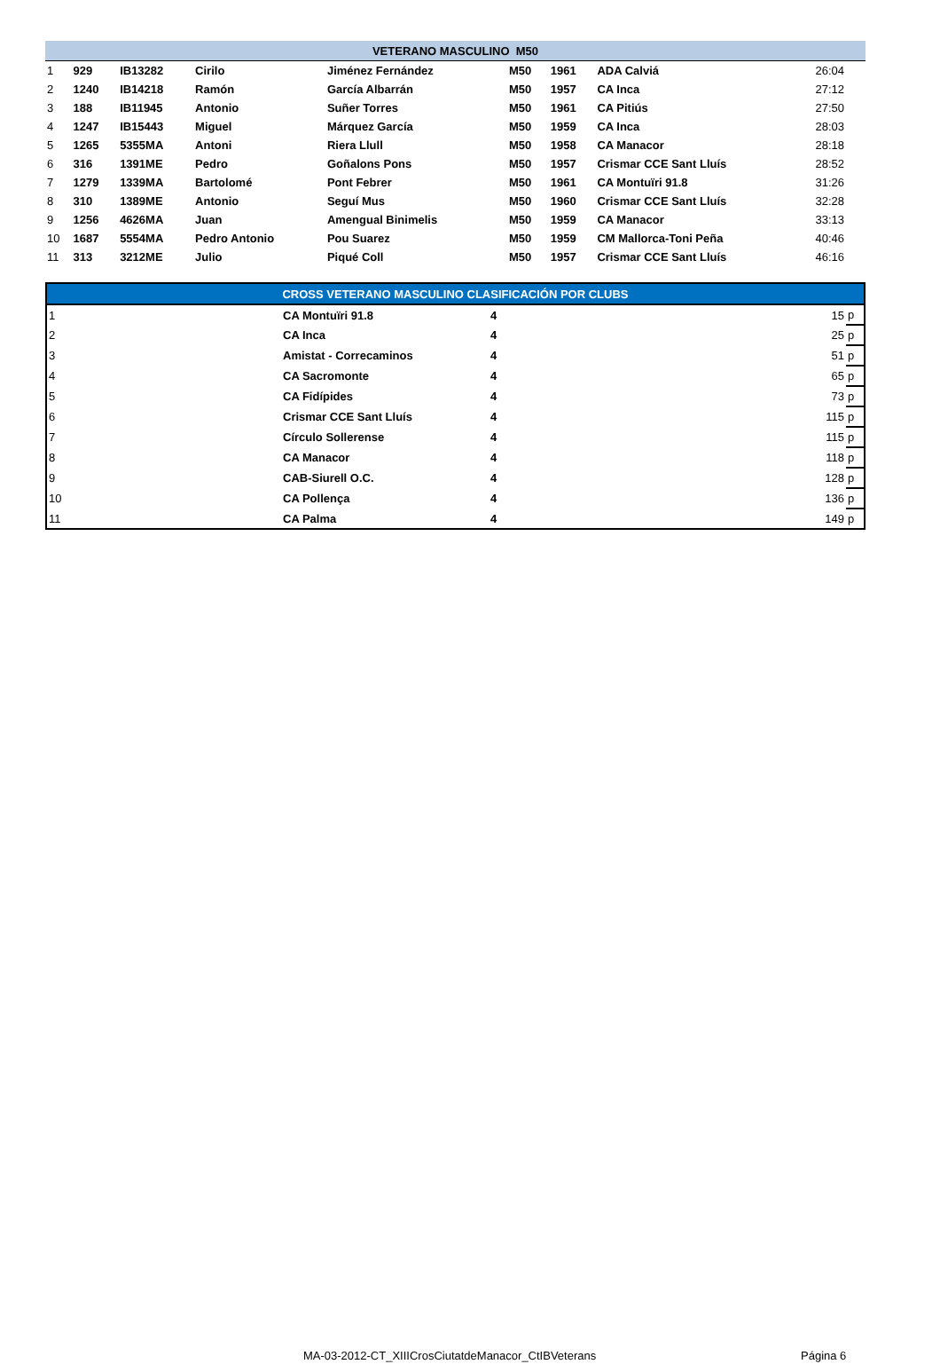| VETERANO MASCULINO M50 | | | | | | | | | |
| --- | --- | --- | --- | --- | --- | --- | --- | --- | --- |
| 1 | 929 | IB13282 | Cirilo | Jiménez Fernández | M50 | 1961 | ADA Calviá | | 26:04 |
| 2 | 1240 | IB14218 | Ramón | García Albarrán | M50 | 1957 | CA Inca | | 27:12 |
| 3 | 188 | IB11945 | Antonio | Suñer Torres | M50 | 1961 | CA Pitiús | | 27:50 |
| 4 | 1247 | IB15443 | Miguel | Márquez García | M50 | 1959 | CA Inca | | 28:03 |
| 5 | 1265 | 5355MA | Antoni | Riera Llull | M50 | 1958 | CA Manacor | | 28:18 |
| 6 | 316 | 1391ME | Pedro | Goñalons Pons | M50 | 1957 | Crismar CCE Sant Lluís | | 28:52 |
| 7 | 1279 | 1339MA | Bartolomé | Pont Febrer | M50 | 1961 | CA Montuïri 91.8 | | 31:26 |
| 8 | 310 | 1389ME | Antonio | Seguí Mus | M50 | 1960 | Crismar CCE Sant Lluís | | 32:28 |
| 9 | 1256 | 4626MA | Juan | Amengual Binimelis | M50 | 1959 | CA Manacor | | 33:13 |
| 10 | 1687 | 5554MA | Pedro Antonio | Pou Suarez | M50 | 1959 | CM Mallorca-Toni Peña | | 40:46 |
| 11 | 313 | 3212ME | Julio | Piqué Coll | M50 | 1957 | Crismar CCE Sant Lluís | | 46:16 |
| CROSS VETERANO MASCULINO CLASIFICACIÓN POR CLUBS | | | | |
| --- | --- | --- | --- | --- |
| 1 | CA Montuïri 91.8 | 4 | 15 | p |
| 2 | CA Inca | 4 | 25 | p |
| 3 | Amistat - Correcaminos | 4 | 51 | p |
| 4 | CA Sacromonte | 4 | 65 | p |
| 5 | CA Fidípides | 4 | 73 | p |
| 6 | Crismar CCE Sant Lluís | 4 | 115 | p |
| 7 | Círculo Sollerense | 4 | 115 | p |
| 8 | CA Manacor | 4 | 118 | p |
| 9 | CAB-Siurell O.C. | 4 | 128 | p |
| 10 | CA Pollença | 4 | 136 | p |
| 11 | CA Palma | 4 | 149 | p |
MA-03-2012-CT_XIIICrosCiutatdeManacor_CtIBVeterans Página 6